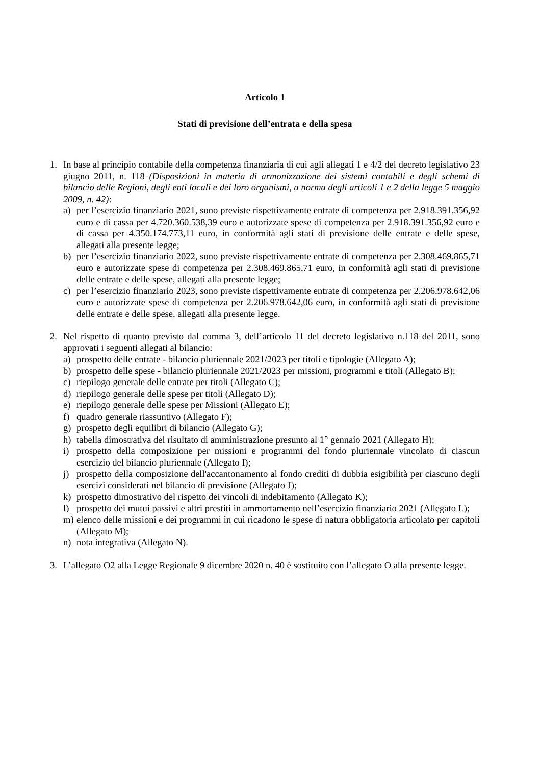Articolo 1
Stati di previsione dell’entrata e della spesa
1. In base al principio contabile della competenza finanziaria di cui agli allegati 1 e 4/2 del decreto legislativo 23 giugno 2011, n. 118 (Disposizioni in materia di armonizzazione dei sistemi contabili e degli schemi di bilancio delle Regioni, degli enti locali e dei loro organismi, a norma degli articoli 1 e 2 della legge 5 maggio 2009, n. 42):
a) per l’esercizio finanziario 2021, sono previste rispettivamente entrate di competenza per 2.918.391.356,92 euro e di cassa per 4.720.360.538,39 euro e autorizzate spese di competenza per 2.918.391.356,92 euro e di cassa per 4.350.174.773,11 euro, in conformità agli stati di previsione delle entrate e delle spese, allegati alla presente legge;
b) per l’esercizio finanziario 2022, sono previste rispettivamente entrate di competenza per 2.308.469.865,71 euro e autorizzate spese di competenza per 2.308.469.865,71 euro, in conformità agli stati di previsione delle entrate e delle spese, allegati alla presente legge;
c) per l’esercizio finanziario 2023, sono previste rispettivamente entrate di competenza per 2.206.978.642,06 euro e autorizzate spese di competenza per 2.206.978.642,06 euro, in conformità agli stati di previsione delle entrate e delle spese, allegati alla presente legge.
2. Nel rispetto di quanto previsto dal comma 3, dell’articolo 11 del decreto legislativo n.118 del 2011, sono approvati i seguenti allegati al bilancio:
a) prospetto delle entrate - bilancio pluriennale 2021/2023 per titoli e tipologie (Allegato A);
b) prospetto delle spese - bilancio pluriennale 2021/2023 per missioni, programmi e titoli (Allegato B);
c) riepilogo generale delle entrate per titoli (Allegato C);
d) riepilogo generale delle spese per titoli (Allegato D);
e) riepilogo generale delle spese per Missioni (Allegato E);
f) quadro generale riassuntivo (Allegato F);
g) prospetto degli equilibri di bilancio (Allegato G);
h) tabella dimostrativa del risultato di amministrazione presunto al 1° gennaio 2021 (Allegato H);
i) prospetto della composizione per missioni e programmi del fondo pluriennale vincolato di ciascun esercizio del bilancio pluriennale (Allegato I);
j) prospetto della composizione dell'accantonamento al fondo crediti di dubbia esigibilità per ciascuno degli esercizi considerati nel bilancio di previsione (Allegato J);
k) prospetto dimostrativo del rispetto dei vincoli di indebitamento (Allegato K);
l) prospetto dei mutui passivi e altri prestiti in ammortamento nell’esercizio finanziario 2021 (Allegato L);
m) elenco delle missioni e dei programmi in cui ricadono le spese di natura obbligatoria articolato per capitoli (Allegato M);
n) nota integrativa (Allegato N).
3. L’allegato O2 alla Legge Regionale 9 dicembre 2020 n. 40 è sostituito con l’allegato O alla presente legge.